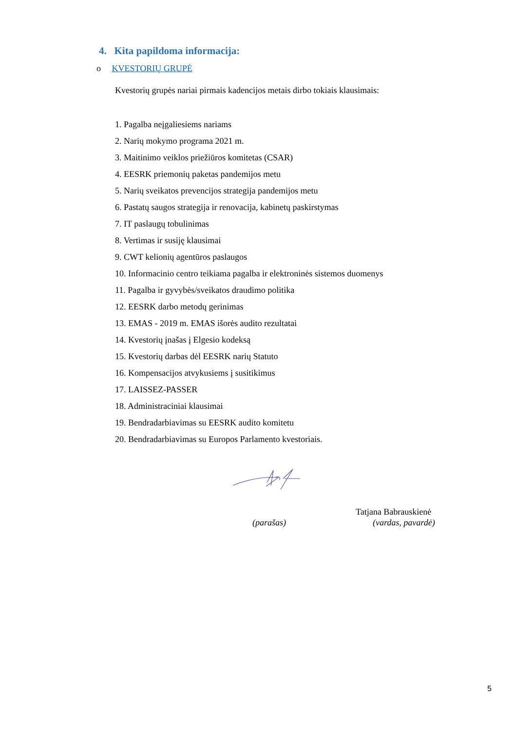4. Kita papildoma informacija:
o KVESTORIŲ GRUPĖ
Kvestorių grupės nariai pirmais kadencijos metais dirbo tokiais klausimais:
1. Pagalba neįgaliesiems nariams
2. Narių mokymo programa 2021 m.
3. Maitinimo veiklos priežiūros komitetas (CSAR)
4. EESRK priemonių paketas pandemijos metu
5. Narių sveikatos prevencijos strategija pandemijos metu
6. Pastatų saugos strategija ir renovacija, kabinetų paskirstymas
7. IT paslaugų tobulinimas
8. Vertimas ir susiję klausimai
9. CWT kelionių agentūros paslaugos
10. Informacinio centro teikiama pagalba ir elektroninės sistemos duomenys
11. Pagalba ir gyvybės/sveikatos draudimo politika
12. EESRK darbo metodų gerinimas
13. EMAS - 2019 m. EMAS išorės audito rezultatai
14. Kvestorių įnašas į Elgesio kodeksą
15. Kvestorių darbas dėl EESRK narių Statuto
16. Kompensacijos atvykusiems į susitikimus
17. LAISSEZ-PASSER
18. Administraciniai klausimai
19. Bendradarbiavimas su EESRK audito komitetu
20. Bendradarbiavimas su Europos Parlamento kvestoriais.
Tatjana Babrauskienė
(parašas) (vardas, pavardė)
5